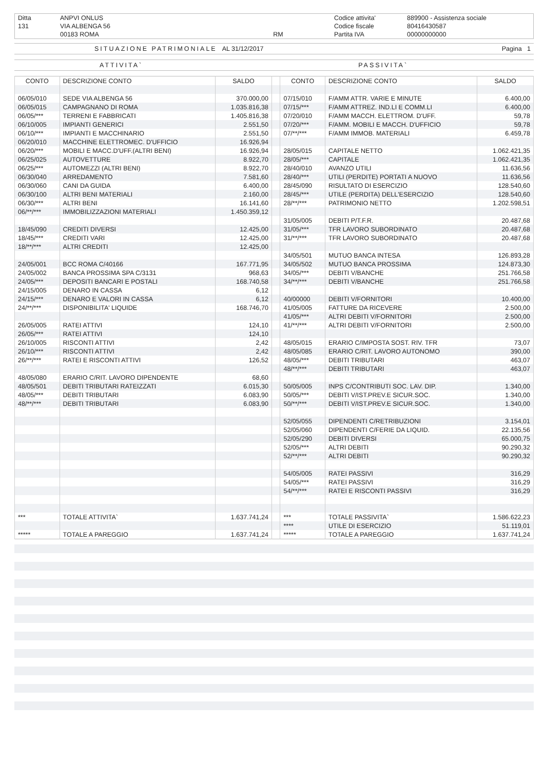| Ditta | ANPVI ONLUS | | Codice attivita' | 889900 - Assistenza sociale |
| 131 | VIA ALBENGA 56 | | Codice fiscale | 80416430587 |
| | 00183 ROMA | RM | Partita IVA | 00000000000 |
SITUAZIONE PATRIMONIALE AL 31/12/2017 Pagina 1
ATTIVITA` PASSIVITA`
| CONTO | DESCRIZIONE CONTO | SALDO | | CONTO | DESCRIZIONE CONTO | SALDO |
| --- | --- | --- | --- | --- | --- | --- |
| 06/05/010 | SEDE VIA ALBENGA 56 | 370.000,00 | | 07/15/010 | F/AMM ATTR. VARIE E MINUTE | 6.400,00 |
| 06/05/015 | CAMPAGNANO DI ROMA | 1.035.816,38 | | 07/15/*** | F/AMM ATTREZ. IND.LI E COMM.LI | 6.400,00 |
| 06/05/*** | TERRENI E FABBRICATI | 1.405.816,38 | | 07/20/010 | F/AMM MACCH. ELETTROM. D'UFF. | 59,78 |
| 06/10/005 | IMPIANTI GENERICI | 2.551,50 | | 07/20/*** | F/AMM. MOBILI E MACCH. D'UFFICIO | 59,78 |
| 06/10/*** | IMPIANTI E MACCHINARIO | 2.551,50 | | 07/**/*** | F/AMM IMMOB. MATERIALI | 6.459,78 |
| 06/20/010 | MACCHINE ELETTROMEC. D'UFFICIO | 16.926,94 | | | | |
| 06/20/*** | MOBILI E MACC.D'UFF.(ALTRI BENI) | 16.926,94 | | 28/05/015 | CAPITALE NETTO | 1.062.421,35 |
| 06/25/025 | AUTOVETTURE | 8.922,70 | | 28/05/*** | CAPITALE | 1.062.421,35 |
| 06/25/*** | AUTOMEZZI (ALTRI BENI) | 8.922,70 | | 28/40/010 | AVANZO UTILI | 11.636,56 |
| 06/30/040 | ARREDAMENTO | 7.581,60 | | 28/40/*** | UTILI (PERDITE) PORTATI A NUOVO | 11.636,56 |
| 06/30/060 | CANI DA GUIDA | 6.400,00 | | 28/45/090 | RISULTATO DI ESERCIZIO | 128.540,60 |
| 06/30/100 | ALTRI BENI MATERIALI | 2.160,00 | | 28/45/*** | UTILE (PERDITA) DELL'ESERCIZIO | 128.540,60 |
| 06/30/*** | ALTRI BENI | 16.141,60 | | 28/**/*** | PATRIMONIO NETTO | 1.202.598,51 |
| 06/**/*** | IMMOBILIZZAZIONI MATERIALI | 1.450.359,12 | | | | |
| | | | | 31/05/005 | DEBITI P/T.F.R. | 20.487,68 |
| 18/45/090 | CREDITI DIVERSI | 12.425,00 | | 31/05/*** | TFR LAVORO SUBORDINATO | 20.487,68 |
| 18/45/*** | CREDITI VARI | 12.425,00 | | 31/**/*** | TFR LAVORO SUBORDINATO | 20.487,68 |
| 18/**/*** | ALTRI CREDITI | 12.425,00 | | | | |
| | | | | 34/05/501 | MUTUO BANCA INTESA | 126.893,28 |
| 24/05/001 | BCC ROMA C/40166 | 167.771,95 | | 34/05/502 | MUTUO BANCA PROSSIMA | 124.873,30 |
| 24/05/002 | BANCA PROSSIMA SPA C/3131 | 968,63 | | 34/05/*** | DEBITI V/BANCHE | 251.766,58 |
| 24/05/*** | DEPOSITI BANCARI E POSTALI | 168.740,58 | | 34/**/*** | DEBITI V/BANCHE | 251.766,58 |
| 24/15/005 | DENARO IN CASSA | 6,12 | | | | |
| 24/15/*** | DENARO E VALORI IN CASSA | 6,12 | | 40/00000 | DEBITI V/FORNITORI | 10.400,00 |
| 24/**/*** | DISPONIBILITA' LIQUIDE | 168.746,70 | | 41/05/005 | FATTURE DA RICEVERE | 2.500,00 |
| | | | | 41/05/*** | ALTRI DEBITI V/FORNITORI | 2.500,00 |
| 26/05/005 | RATEI ATTIVI | 124,10 | | 41/**/*** | ALTRI DEBITI V/FORNITORI | 2.500,00 |
| 26/05/*** | RATEI ATTIVI | 124,10 | | | | |
| 26/10/005 | RISCONTI ATTIVI | 2,42 | | 48/05/015 | ERARIO C/IMPOSTA SOST. RIV. TFR | 73,07 |
| 26/10/*** | RISCONTI ATTIVI | 2,42 | | 48/05/085 | ERARIO C/RIT. LAVORO AUTONOMO | 390,00 |
| 26/**/*** | RATEI E RISCONTI ATTIVI | 126,52 | | 48/05/*** | DEBITI TRIBUTARI | 463,07 |
| | | | | 48/**/*** | DEBITI TRIBUTARI | 463,07 |
| 48/05/080 | ERARIO C/RIT. LAVORO DIPENDENTE | 68,60 | | | | |
| 48/05/501 | DEBITI TRIBUTARI RATEIZZATI | 6.015,30 | | 50/05/005 | INPS C/CONTRIBUTI SOC. LAV. DIP. | 1.340,00 |
| 48/05/*** | DEBITI TRIBUTARI | 6.083,90 | | 50/05/*** | DEBITI V/IST.PREV.E SICUR.SOC. | 1.340,00 |
| 48/**/*** | DEBITI TRIBUTARI | 6.083,90 | | 50/**/*** | DEBITI V/IST.PREV.E SICUR.SOC. | 1.340,00 |
| | | | | 52/05/055 | DIPENDENTI C/RETRIBUZIONI | 3.154,01 |
| | | | | 52/05/060 | DIPENDENTI C/FERIE DA LIQUID. | 22.135,56 |
| | | | | 52/05/290 | DEBITI DIVERSI | 65.000,75 |
| | | | | 52/05/*** | ALTRI DEBITI | 90.290,32 |
| | | | | 52/**/*** | ALTRI DEBITI | 90.290,32 |
| | | | | 54/05/005 | RATEI PASSIVI | 316,29 |
| | | | | 54/05/*** | RATEI PASSIVI | 316,29 |
| | | | | 54/**/*** | RATEI E RISCONTI PASSIVI | 316,29 |
| *** | TOTALE ATTIVITA` | 1.637.741,24 | | *** | TOTALE PASSIVITA` | 1.586.622,23 |
| | | | | **** | UTILE DI ESERCIZIO | 51.119,01 |
| ***** | TOTALE A PAREGGIO | 1.637.741,24 | | ***** | TOTALE A PAREGGIO | 1.637.741,24 |